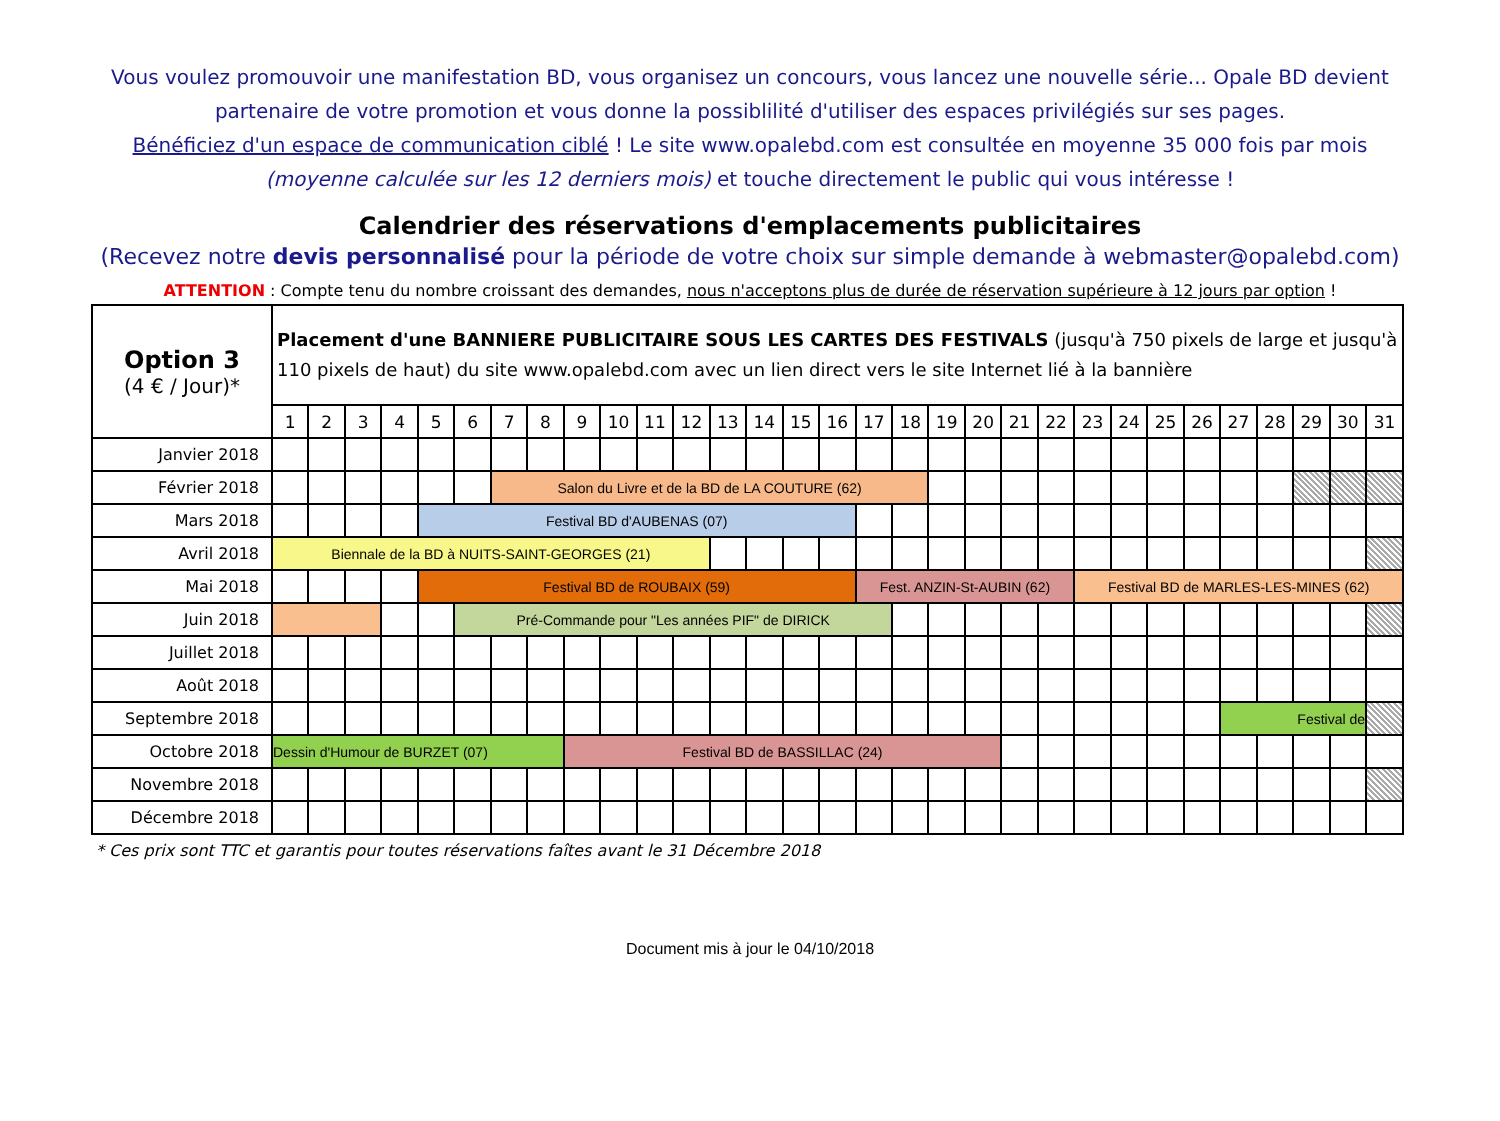Vous voulez promouvoir une manifestation BD, vous organisez un concours, vous lancez une nouvelle série... Opale BD devient partenaire de votre promotion et vous donne la possiblilité d'utiliser des espaces privilégiés sur ses pages.
Bénéficiez d'un espace de communication ciblé ! Le site www.opalebd.com est consultée en moyenne 35 000 fois par mois (moyenne calculée sur les 12 derniers mois) et touche directement le public qui vous intéresse !
Calendrier des réservations d'emplacements publicitaires
(Recevez notre devis personnalisé pour la période de votre choix sur simple demande à webmaster@opalebd.com)
ATTENTION : Compte tenu du nombre croissant des demandes, nous n'acceptons plus de durée de réservation supérieure à 12 jours par option !
| Option 3 (4 € / Jour)* | Placement d'une BANNIERE PUBLICITAIRE SOUS LES CARTES DES FESTIVALS (jusqu'à 750 pixels de large et jusqu'à 110 pixels de haut) du site www.opalebd.com avec un lien direct vers le site Internet lié à la bannière | | | | | | | | | | | | | | | | | | | | | | | | | | | | | | |
| | 1 | 2 | 3 | 4 | 5 | 6 | 7 | 8 | 9 | 10 | 11 | 12 | 13 | 14 | 15 | 16 | 17 | 18 | 19 | 20 | 21 | 22 | 23 | 24 | 25 | 26 | 27 | 28 | 29 | 30 | 31 |
| Janvier 2018 | | | | | | | | | | | | | | | | | | | | | | | | | | | | | | | |
| Février 2018 | | | | | | | Salon du Livre et de la BD de LA COUTURE (62) | | | | | | | | | | | | | | | | | | | | | | | | |
| Mars 2018 | | | | | Festival BD d'AUBENAS (07) | | | | | | | | | | | | | | | | | | | | | | | | | | |
| Avril 2018 | Biennale de la BD à NUITS-SAINT-GEORGES (21) | | | | | | | | | | | | | | | | | | | | | | | | | | | | | | |
| Mai 2018 | | | | | Festival BD de ROUBAIX (59) | | | | | | | | | | | | Fest. ANZIN-St-AUBIN (62) | | | | | | Festival BD de MARLES-LES-MINES (62) | | | | | | | | |
| Juin 2018 | | | | | | Pré-Commande pour "Les années PIF" de DIRICK | | | | | | | | | | | | | | | | | | | | | | | | | |
| Juillet 2018 | | | | | | | | | | | | | | | | | | | | | | | | | | | | | | | |
| Août 2018 | | | | | | | | | | | | | | | | | | | | | | | | | | | | | | | |
| Septembre 2018 | | | | | | | | | | | | | | | | | | | | | | | | | | | Festival de | | | | |
| Octobre 2018 | Dessin d'Humour de BURZET (07) | | | | | | | | Festival BD de BASSILLAC (24) | | | | | | | | | | | | | | | | | | | | | | |
| Novembre 2018 | | | | | | | | | | | | | | | | | | | | | | | | | | | | | | | |
| Décembre 2018 | | | | | | | | | | | | | | | | | | | | | | | | | | | | | | | |
* Ces prix sont TTC et garantis pour toutes réservations faîtes avant le 31 Décembre 2018
Document mis à jour le 04/10/2018